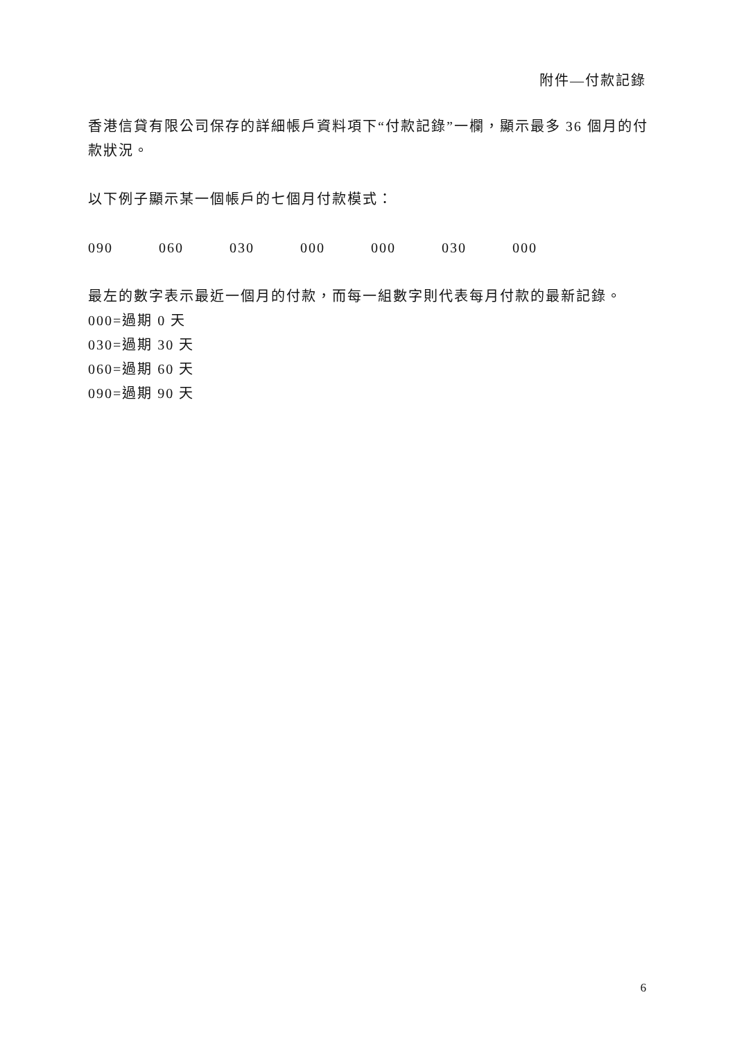附件—付款記錄
香港信貸有限公司保存的詳細帳戶資料項下“付款記錄”一欄，顯示最多 36 個月的付款狀況。
以下例子顯示某一個帳戶的七個月付款模式：
090 060 030 000 000 030 000
最左的數字表示最近一個月的付款，而每一組數字則代表每月付款的最新記錄。
000=過期 0 天
030=過期 30 天
060=過期 60 天
090=過期 90 天
6